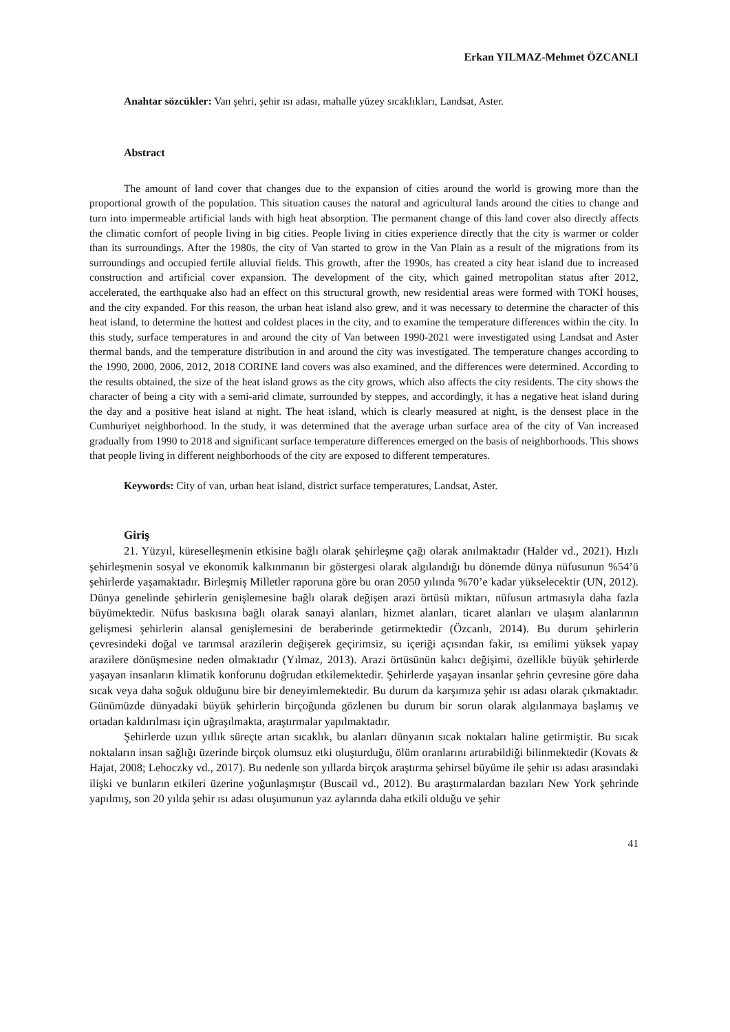Erkan YILMAZ-Mehmet ÖZCANLI
Anahtar sözcükler: Van şehri, şehir ısı adası, mahalle yüzey sıcaklıkları, Landsat, Aster.
Abstract
The amount of land cover that changes due to the expansion of cities around the world is growing more than the proportional growth of the population. This situation causes the natural and agricultural lands around the cities to change and turn into impermeable artificial lands with high heat absorption. The permanent change of this land cover also directly affects the climatic comfort of people living in big cities. People living in cities experience directly that the city is warmer or colder than its surroundings. After the 1980s, the city of Van started to grow in the Van Plain as a result of the migrations from its surroundings and occupied fertile alluvial fields. This growth, after the 1990s, has created a city heat island due to increased construction and artificial cover expansion. The development of the city, which gained metropolitan status after 2012, accelerated, the earthquake also had an effect on this structural growth, new residential areas were formed with TOKİ houses, and the city expanded. For this reason, the urban heat island also grew, and it was necessary to determine the character of this heat island, to determine the hottest and coldest places in the city, and to examine the temperature differences within the city. In this study, surface temperatures in and around the city of Van between 1990-2021 were investigated using Landsat and Aster thermal bands, and the temperature distribution in and around the city was investigated. The temperature changes according to the 1990, 2000, 2006, 2012, 2018 CORINE land covers was also examined, and the differences were determined. According to the results obtained, the size of the heat island grows as the city grows, which also affects the city residents. The city shows the character of being a city with a semi-arid climate, surrounded by steppes, and accordingly, it has a negative heat island during the day and a positive heat island at night. The heat island, which is clearly measured at night, is the densest place in the Cumhuriyet neighborhood. In the study, it was determined that the average urban surface area of the city of Van increased gradually from 1990 to 2018 and significant surface temperature differences emerged on the basis of neighborhoods. This shows that people living in different neighborhoods of the city are exposed to different temperatures.
Keywords: City of van, urban heat island, district surface temperatures, Landsat, Aster.
Giriş
21. Yüzyıl, küreselleşmenin etkisine bağlı olarak şehirleşme çağı olarak anılmaktadır (Halder vd., 2021). Hızlı şehirleşmenin sosyal ve ekonomik kalkınmanın bir göstergesi olarak algılandığı bu dönemde dünya nüfusunun %54’ü şehirlerde yaşamaktadır. Birleşmiş Milletler raporuna göre bu oran 2050 yılında %70’e kadar yükselecektir (UN, 2012). Dünya genelinde şehirlerin genişlemesine bağlı olarak değişen arazi örtüsü miktarı, nüfusun artmasıyla daha fazla büyümektedir. Nüfus baskısına bağlı olarak sanayi alanları, hizmet alanları, ticaret alanları ve ulaşım alanlarının gelişmesi şehirlerin alansal genişlemesini de beraberinde getirmektedir (Özcanlı, 2014). Bu durum şehirlerin çevresindeki doğal ve tarımsal arazilerin değişerek geçirimsiz, su içeriği açısından fakir, ısı emilimi yüksek yapay arazilere dönüşmesine neden olmaktadır (Yılmaz, 2013). Arazi örtüsünün kalıcı değişimi, özellikle büyük şehirlerde yaşayan insanların klimatik konforunu doğrudan etkilemektedir. Şehirlerde yaşayan insanlar şehrin çevresine göre daha sıcak veya daha soğuk olduğunu bire bir deneyimlemektedir. Bu durum da karşımıza şehir ısı adası olarak çıkmaktadır. Günümüzde dünyadaki büyük şehirlerin birçoğunda gözlenen bu durum bir sorun olarak algılanmaya başlamış ve ortadan kaldırılması için uğraşılmakta, araştırmalar yapılmaktadır.
Şehirlerde uzun yıllık süreçte artan sıcaklık, bu alanları dünyanın sıcak noktaları haline getirmiştir. Bu sıcak noktaların insan sağlığı üzerinde birçok olumsuz etki oluşturduğu, ölüm oranlarını artırabildiği bilinmektedir (Kovats & Hajat, 2008; Lehoczky vd., 2017). Bu nedenle son yıllarda birçok araştırma şehirsel büyüme ile şehir ısı adası arasındaki ilişki ve bunların etkileri üzerine yoğunlaşmıştır (Buscail vd., 2012). Bu araştırmalardan bazıları New York şehrinde yapılmış, son 20 yılda şehir ısı adası oluşumunun yaz aylarında daha etkili olduğu ve şehir
41